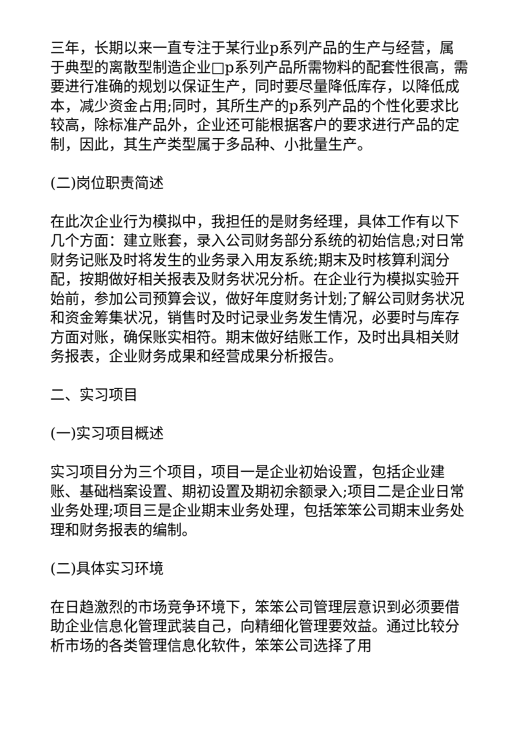三年，长期以来一直专注于某行业p系列产品的生产与经营，属于典型的离散型制造企业□p系列产品所需物料的配套性很高，需要进行准确的规划以保证生产，同时要尽量降低库存，以降低成本，减少资金占用;同时，其所生产的p系列产品的个性化要求比较高，除标准产品外，企业还可能根据客户的要求进行产品的定制，因此，其生产类型属于多品种、小批量生产。
(二)岗位职责简述
在此次企业行为模拟中，我担任的是财务经理，具体工作有以下几个方面：建立账套，录入公司财务部分系统的初始信息;对日常财务记账及时将发生的业务录入用友系统;期末及时核算利润分配，按期做好相关报表及财务状况分析。在企业行为模拟实验开始前，参加公司预算会议，做好年度财务计划;了解公司财务状况和资金筹集状况，销售时及时记录业务发生情况，必要时与库存方面对账，确保账实相符。期末做好结账工作，及时出具相关财务报表，企业财务成果和经营成果分析报告。
二、实习项目
(一)实习项目概述
实习项目分为三个项目，项目一是企业初始设置，包括企业建账、基础档案设置、期初设置及期初余额录入;项目二是企业日常业务处理;项目三是企业期末业务处理，包括笨笨公司期末业务处理和财务报表的编制。
(二)具体实习环境
在日趋激烈的市场竞争环境下，笨笨公司管理层意识到必须要借助企业信息化管理武装自己，向精细化管理要效益。通过比较分析市场的各类管理信息化软件，笨笨公司选择了用